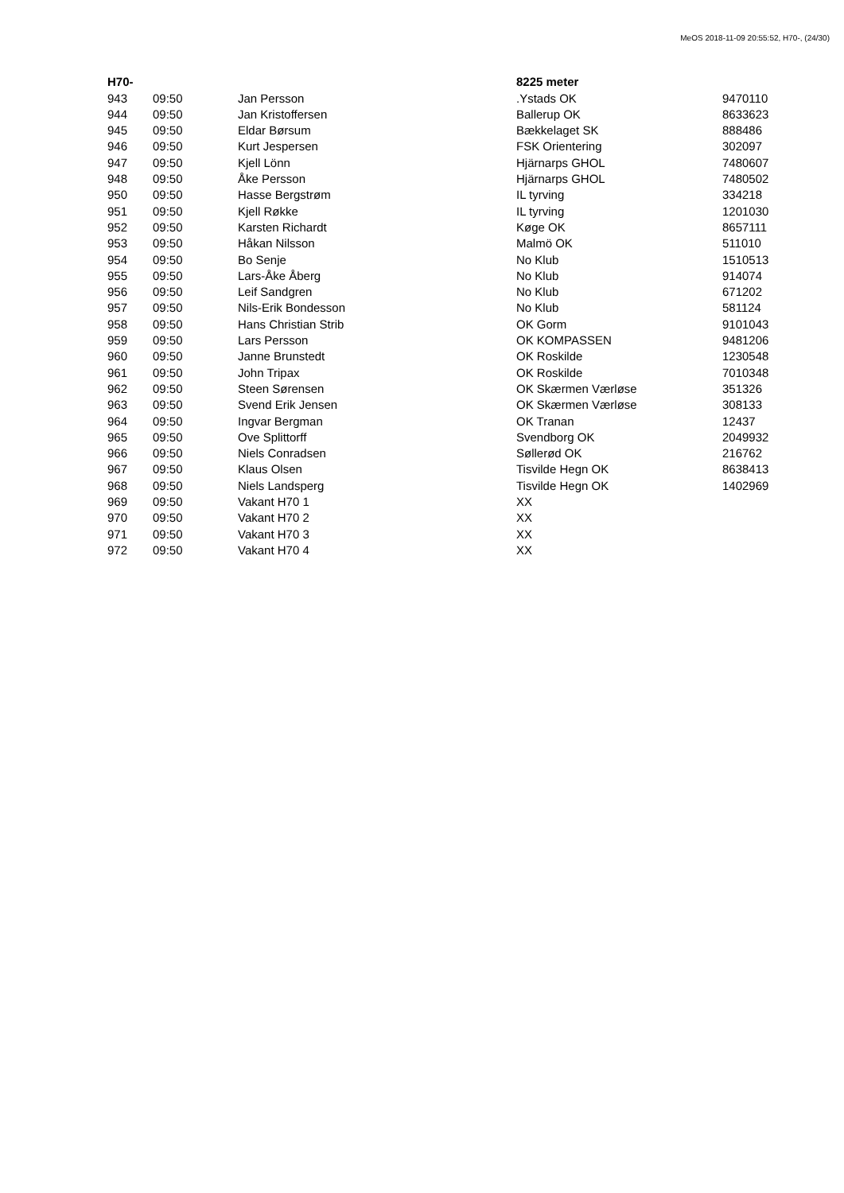MeOS 2018-11-09 20:55:52, H70-, (24/30)
| H70- | | | 8225 meter | |
| --- | --- | --- | --- | --- |
| 943 | 09:50 | Jan Persson | .Ystads OK | 9470110 |
| 944 | 09:50 | Jan Kristoffersen | Ballerup OK | 8633623 |
| 945 | 09:50 | Eldar Børsum | Bækkelaget SK | 888486 |
| 946 | 09:50 | Kurt Jespersen | FSK Orientering | 302097 |
| 947 | 09:50 | Kjell Lönn | Hjärnarps GHOL | 7480607 |
| 948 | 09:50 | Åke Persson | Hjärnarps GHOL | 7480502 |
| 950 | 09:50 | Hasse Bergstrøm | IL tyrving | 334218 |
| 951 | 09:50 | Kjell Røkke | IL tyrving | 1201030 |
| 952 | 09:50 | Karsten Richardt | Køge OK | 8657111 |
| 953 | 09:50 | Håkan Nilsson | Malmö OK | 511010 |
| 954 | 09:50 | Bo Senje | No Klub | 1510513 |
| 955 | 09:50 | Lars-Åke Åberg | No Klub | 914074 |
| 956 | 09:50 | Leif Sandgren | No Klub | 671202 |
| 957 | 09:50 | Nils-Erik Bondesson | No Klub | 581124 |
| 958 | 09:50 | Hans Christian Strib | OK Gorm | 9101043 |
| 959 | 09:50 | Lars Persson | OK KOMPASSEN | 9481206 |
| 960 | 09:50 | Janne Brunstedt | OK Roskilde | 1230548 |
| 961 | 09:50 | John Tripax | OK Roskilde | 7010348 |
| 962 | 09:50 | Steen Sørensen | OK Skærmen Værløse | 351326 |
| 963 | 09:50 | Svend Erik Jensen | OK Skærmen Værløse | 308133 |
| 964 | 09:50 | Ingvar Bergman | OK Tranan | 12437 |
| 965 | 09:50 | Ove Splittorff | Svendborg OK | 2049932 |
| 966 | 09:50 | Niels Conradsen | Søllerød OK | 216762 |
| 967 | 09:50 | Klaus Olsen | Tisvilde Hegn OK | 8638413 |
| 968 | 09:50 | Niels Landsperg | Tisvilde Hegn OK | 1402969 |
| 969 | 09:50 | Vakant H70 1 | XX | |
| 970 | 09:50 | Vakant H70 2 | XX | |
| 971 | 09:50 | Vakant H70 3 | XX | |
| 972 | 09:50 | Vakant H70 4 | XX | |